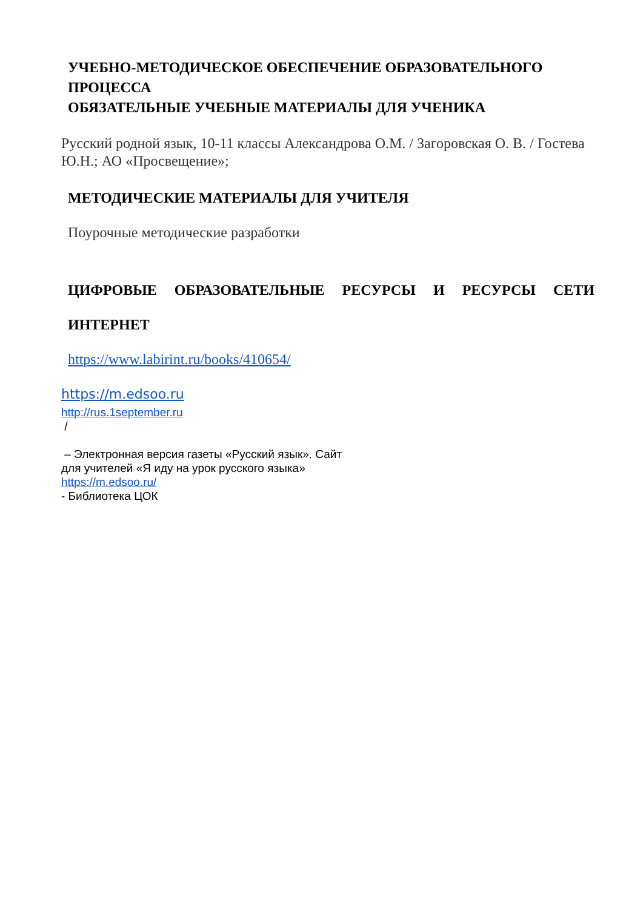УЧЕБНО-МЕТОДИЧЕСКОЕ ОБЕСПЕЧЕНИЕ ОБРАЗОВАТЕЛЬНОГО ПРОЦЕССА
ОБЯЗАТЕЛЬНЫЕ УЧЕБНЫЕ МАТЕРИАЛЫ ДЛЯ УЧЕНИКА
Русский родной язык, 10-11 классы Александрова О.М. / Загоровская О. В. / Гостева Ю.Н.; АО «Просвещение»;
МЕТОДИЧЕСКИЕ МАТЕРИАЛЫ ДЛЯ УЧИТЕЛЯ
Поурочные методические разработки
ЦИФРОВЫЕ ОБРАЗОВАТЕЛЬНЫЕ РЕСУРСЫ И РЕСУРСЫ СЕТИ
ИНТЕРНЕТ
https://www.labirint.ru/books/410654/
https://m.edsoo.ru
http://rus.1september.ru
/
– Электронная версия газеты «Русский язык». Сайт
для учителей «Я иду на урок русского языка»
https://m.edsoo.ru/
- Библиотека ЦОК